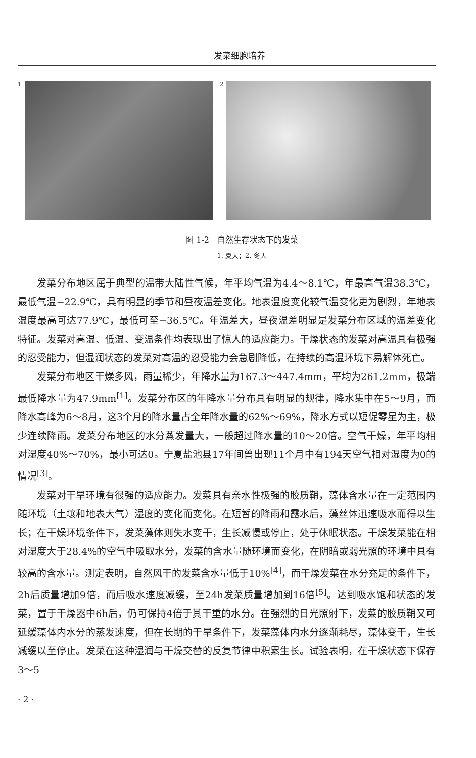发菜细胞培养
1 2
图 1-2　自然生存状态下的发菜
1. 夏天；2. 冬天
发菜分布地区属于典型的温带大陆性气候，年平均气温为4.4～8.1℃，年最高气温38.3℃，最低气温−22.9℃，具有明显的季节和昼夜温差变化。地表温度变化较气温变化更为剧烈，年地表温度最高可达77.9℃，最低可至−36.5℃。年温差大，昼夜温差明显是发菜分布区域的温差变化特征。发菜对高温、低温、变温条件均表现出了惊人的适应能力。干燥状态的发菜对高温具有极强的忍受能力，但湿润状态的发菜对高温的忍受能力会急剧降低，在持续的高温环境下易解体死亡。
发菜分布地区干燥多风，雨量稀少，年降水量为167.3～447.4mm，平均为261.2mm，极端最低降水量为47.9mm<sup>[1]</sup>。发菜分布区的年降水量分布具有明显的规律，降水集中在5～9月，而降水高峰为6～8月，这3个月的降水量占全年降水量的62%～69%，降水方式以短促零星为主，极少连续降雨。发菜分布地区的水分蒸发量大，一般超过降水量的10～20倍。空气干燥，年平均相对湿度40%～70%，最小可达0。宁夏盐池县17年间曾出现11个月中有194天空气相对湿度为0的情况<sup>[3]</sup>。
发菜对干旱环境有很强的适应能力。发菜具有亲水性极强的胶质鞘，藻体含水量在一定范围内随环境（土壤和地表大气）湿度的变化而变化。在短暂的降雨和露水后，藻丝体迅速吸水而得以生长；在干燥环境条件下，发菜藻体则失水变干，生长减慢或停止，处于休眠状态。干燥发菜能在相对湿度大于28.4%的空气中吸取水分，发菜的含水量随环境而变化，在阴暗或弱光照的环境中具有较高的含水量。测定表明，自然风干的发菜含水量低于10%<sup>[4]</sup>，而干燥发菜在水分充足的条件下，2h后质量增加9倍，而后吸水速度减缓，至24h发菜质量增加到16倍<sup>[5]</sup>。达到吸水饱和状态的发菜，置于干燥器中6h后，仍可保持4倍于其干重的水分。在强烈的日光照射下，发菜的胶质鞘又可延缓藻体内水分的蒸发速度，但在长期的干旱条件下，发菜藻体内水分逐渐耗尽，藻体变干，生长减缓以至停止。发菜在这种湿润与干燥交替的反复节律中积累生长。试验表明，在干燥状态下保存3～5
· 2 ·